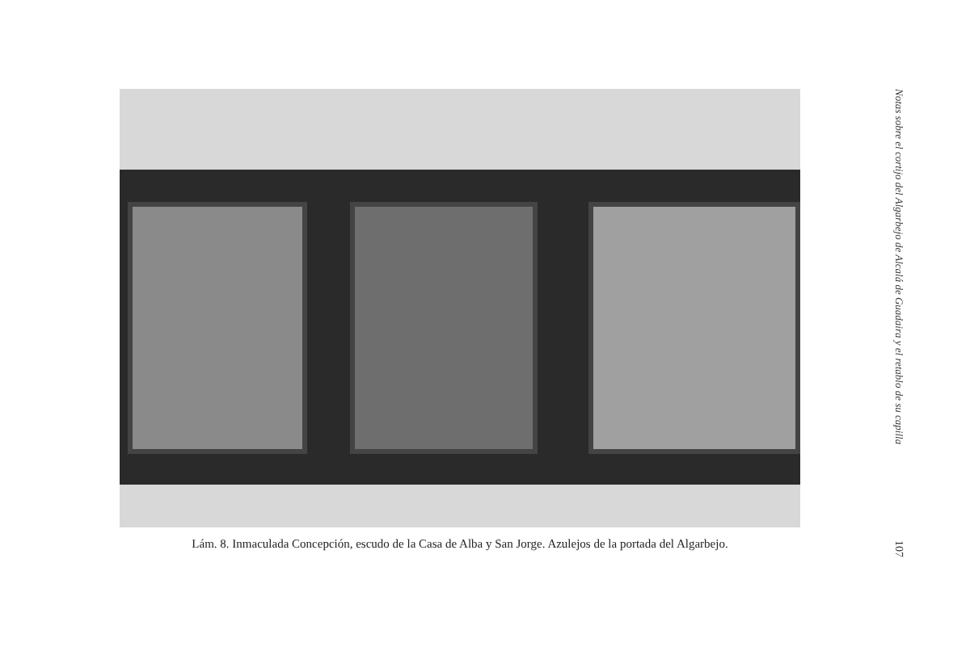Lám. 8. Inmaculada Concepción, escudo de la Casa de Alba y San Jorge. Azulejos de la portada del Algarbejo.
Notas sobre el cortijo del Algarbejo de Alcalá de Guadaira y el retablo de su capilla
107